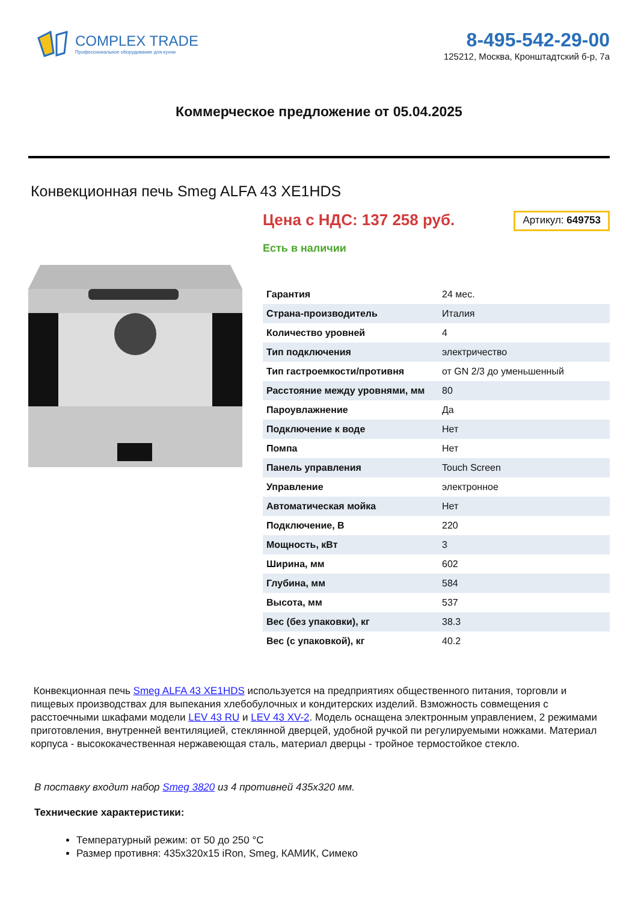COMPLEX TRADE
Профессиональное оборудование для кухни
8-495-542-29-00
125212, Москва, Кронштадтский б-р, 7а
Коммерческое предложение от 05.04.2025
Конвекционная печь Smeg ALFA 43 XE1HDS
Цена с НДС: 137 258 руб. Артикул: 649753
Есть в наличии
| Гарантия | 24 мес. |
| Страна-производитель | Италия |
| Количество уровней | 4 |
| Тип подключения | электричество |
| Тип гастроемкости/противня | от GN 2/3 до уменьшенный |
| Расстояние между уровнями, мм | 80 |
| Пароувлажнение | Да |
| Подключение к воде | Нет |
| Помпа | Нет |
| Панель управления | Touch Screen |
| Управление | электронное |
| Автоматическая мойка | Нет |
| Подключение, В | 220 |
| Мощность, кВт | 3 |
| Ширина, мм | 602 |
| Глубина, мм | 584 |
| Высота, мм | 537 |
| Вес (без упаковки), кг | 38.3 |
| Вес (с упаковкой), кг | 40.2 |
Конвекционная печь Smeg ALFA 43 XE1HDS используется на предприятиях общественного питания, торговли и пищевых производствах для выпекания хлебобулочных и кондитерских изделий. Взможность совмещения с расстоечными шкафами модели LEV 43 RU и LEV 43 XV-2. Модель оснащена электронным управлением, 2 режимами приготовления, внутренней вентиляцией, стеклянной дверцей, удобной ручкой пи регулируемыми ножками. Материал корпуса - высококачественная нержавеющая сталь, материал дверцы - тройное термостойкое стекло.
В поставку входит набор Smeg 3820 из 4 противней 435х320 мм.
Технические характеристики:
Температурный режим: от 50 до 250 °С
Размер противня: 435х320х15 iRon, Smeg, КАМИК, Симеко